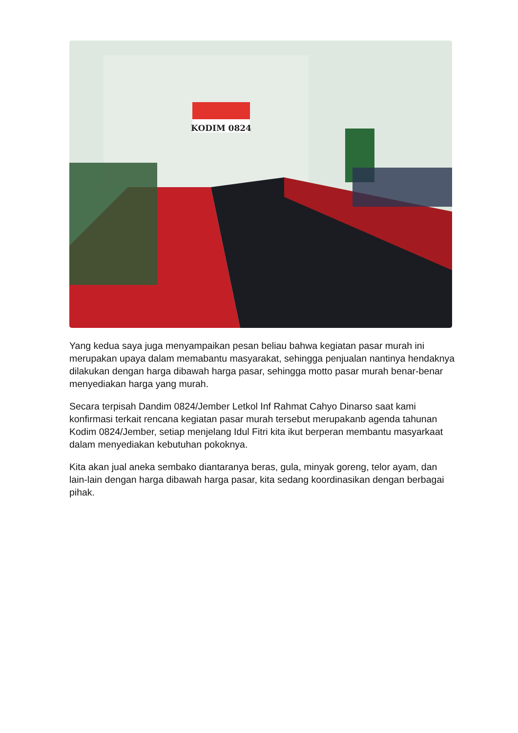KODIM 0824
Yang kedua saya juga menyampaikan pesan beliau bahwa kegiatan pasar murah ini merupakan upaya dalam memabantu masyarakat, sehingga penjualan nantinya hendaknya dilakukan dengan harga dibawah harga pasar, sehingga motto pasar murah benar-benar menyediakan harga yang murah.
Secara terpisah Dandim 0824/Jember Letkol Inf Rahmat Cahyo Dinarso saat kami konfirmasi terkait rencana kegiatan pasar murah tersebut merupakanb agenda tahunan Kodim 0824/Jember, setiap menjelang Idul Fitri kita ikut berperan membantu masyarkaat dalam menyediakan kebutuhan pokoknya.
Kita akan jual aneka sembako diantaranya beras, gula, minyak goreng, telor ayam, dan lain-lain dengan harga dibawah harga pasar, kita sedang koordinasikan dengan berbagai pihak.